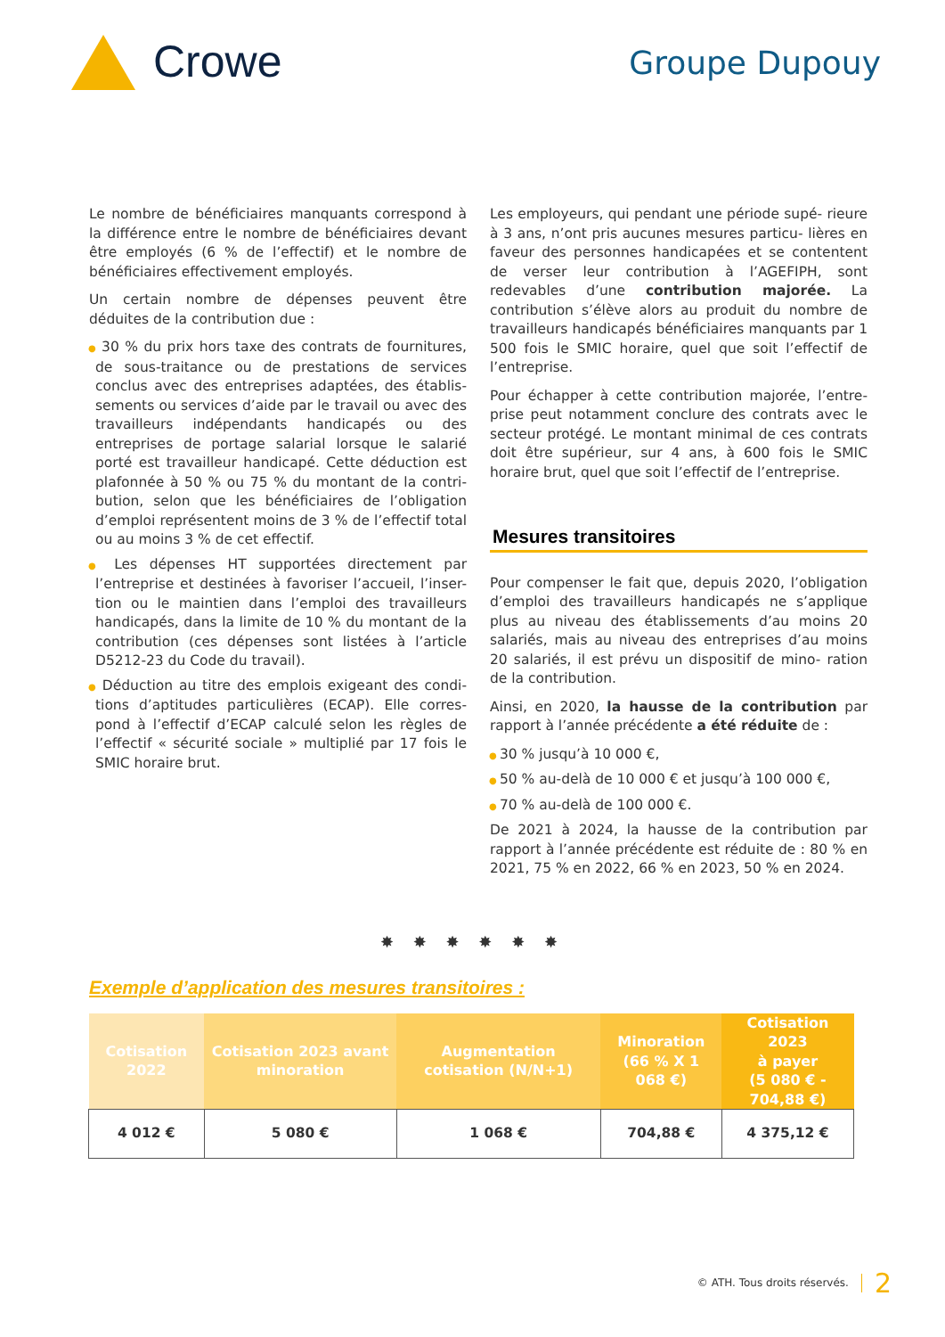Crowe
Groupe Dupouy
Le nombre de bénéficiaires manquants correspond à la différence entre le nombre de bénéficiaires devant être employés (6 % de l’effectif) et le nombre de bénéficiaires effectivement employés.
Un certain nombre de dépenses peuvent être déduites de la contribution due :
● 30 % du prix hors taxe des contrats de fournitures, de sous-traitance ou de prestations de services conclus avec des entreprises adaptées, des établis- sements ou services d’aide par le travail ou avec des travailleurs indépendants handicapés ou des entreprises de portage salarial lorsque le salarié porté est travailleur handicapé. Cette déduction est plafonnée à 50 % ou 75 % du montant de la contri- bution, selon que les bénéficiaires de l’obligation d’emploi représentent moins de 3 % de l’effectif total ou au moins 3 % de cet effectif.
● Les dépenses HT supportées directement par l’entreprise et destinées à favoriser l’accueil, l’inser- tion ou le maintien dans l’emploi des travailleurs handicapés, dans la limite de 10 % du montant de la contribution (ces dépenses sont listées à l’article D5212-23 du Code du travail).
● Déduction au titre des emplois exigeant des condi- tions d’aptitudes particulières (ECAP). Elle corres- pond à l’effectif d’ECAP calculé selon les règles de l’effectif « sécurité sociale » multiplié par 17 fois le SMIC horaire brut.
Les employeurs, qui pendant une période supé- rieure à 3 ans, n’ont pris aucunes mesures particu- lières en faveur des personnes handicapées et se contentent de verser leur contribution à l’AGEFIPH, sont redevables d’une contribution majorée. La contribution s’élève alors au produit du nombre de travailleurs handicapés bénéficiaires manquants par 1 500 fois le SMIC horaire, quel que soit l’effectif de l’entreprise.
Pour échapper à cette contribution majorée, l’entre- prise peut notamment conclure des contrats avec le secteur protégé. Le montant minimal de ces contrats doit être supérieur, sur 4 ans, à 600 fois le SMIC horaire brut, quel que soit l’effectif de l’entreprise.
Mesures transitoires
Pour compenser le fait que, depuis 2020, l’obligation d’emploi des travailleurs handicapés ne s’applique plus au niveau des établissements d’au moins 20 salariés, mais au niveau des entreprises d’au moins 20 salariés, il est prévu un dispositif de mino- ration de la contribution.
Ainsi, en 2020, la hausse de la contribution par rapport à l’année précédente a été réduite de :
● 30 % jusqu’à 10 000 €,
● 50 % au-delà de 10 000 € et jusqu’à 100 000 €,
● 70 % au-delà de 100 000 €.
De 2021 à 2024, la hausse de la contribution par rapport à l’année précédente est réduite de : 80 % en 2021, 75 % en 2022, 66 % en 2023, 50 % en 2024.
✸ ✸ ✸ ✸ ✸ ✸
Exemple d’application des mesures transitoires :
| Cotisation 2022 | Cotisation 2023 avant minoration | Augmentation cotisation (N/N+1) | Minoration (66 % X 1 068 €) | Cotisation 2023 à payer (5 080 € - 704,88 €) |
| --- | --- | --- | --- | --- |
| 4 012 € | 5 080 € | 1 068 € | 704,88 € | 4 375,12 € |
© ATH. Tous droits réservés. 2